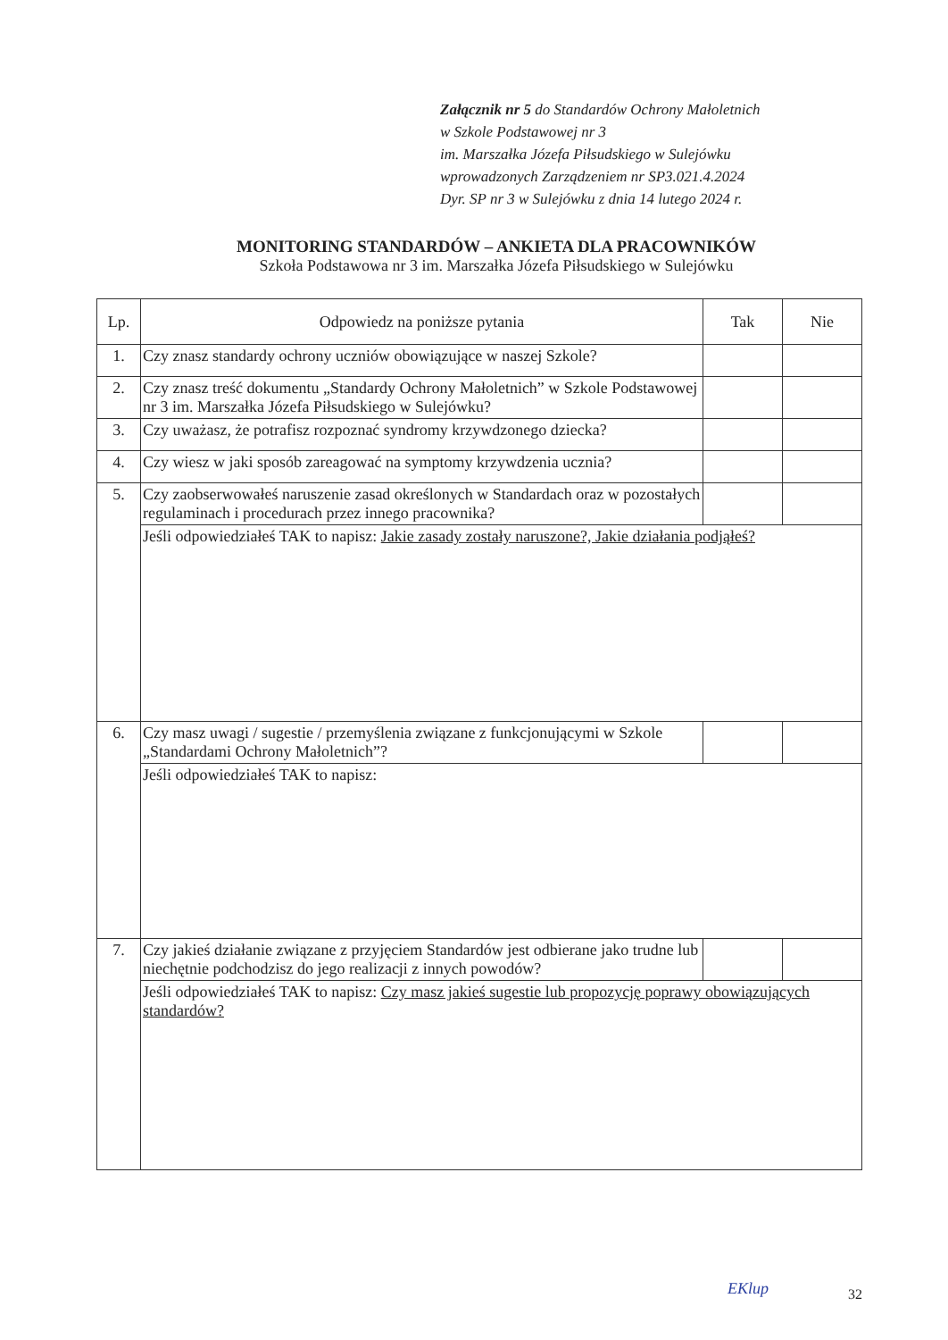Załącznik nr 5 do Standardów Ochrony Małoletnich
w Szkole Podstawowej nr 3
im. Marszałka Józefa Piłsudskiego w Sulejówku
wprowadzonych Zarządzeniem nr SP3.021.4.2024
Dyr. SP nr 3 w Sulejówku z dnia 14 lutego 2024 r.
MONITORING STANDARDÓW – ANKIETA DLA PRACOWNIKÓW
Szkoła Podstawowa nr 3 im. Marszałka Józefa Piłsudskiego w Sulejówku
| Lp. | Odpowiedz na poniższe pytania | Tak | Nie |
| --- | --- | --- | --- |
| 1. | Czy znasz standardy ochrony uczniów obowiązujące w naszej Szkole? | | |
| 2. | Czy znasz treść dokumentu „Standardy Ochrony Małoletnich” w Szkole Podstawowej nr 3 im. Marszałka Józefa Piłsudskiego w Sulejówku? | | |
| 3. | Czy uważasz, że potrafisz rozpoznać syndromy krzywdzonego dziecka? | | |
| 4. | Czy wiesz w jaki sposób zareagować na symptomy krzywdzenia ucznia? | | |
| 5. | Czy zaobserwowałeś naruszenie zasad określonych w Standardach oraz w pozostałych regulaminach i procedurach przez innego pracownika? | | |
| | Jeśli odpowiedziałeś TAK to napisz: Jakie zasady zostały naruszone?, Jakie działania podjąłeś? | | |
| 6. | Czy masz uwagi / sugestie / przemyślenia związane z funkcjonującymi w Szkole „Standardami Ochrony Małoletnich”? | | |
| | Jeśli odpowiedziałeś TAK to napisz: | | |
| 7. | Czy jakieś działanie związane z przyjęciem Standardów jest odbierane jako trudne lub niechętnie podchodzisz do jego realizacji z innych powodów? | | |
| | Jeśli odpowiedziałeś TAK to napisz: Czy masz jakieś sugestie lub propozycję poprawy obowiązujących standardów? | | |
EKlup 32